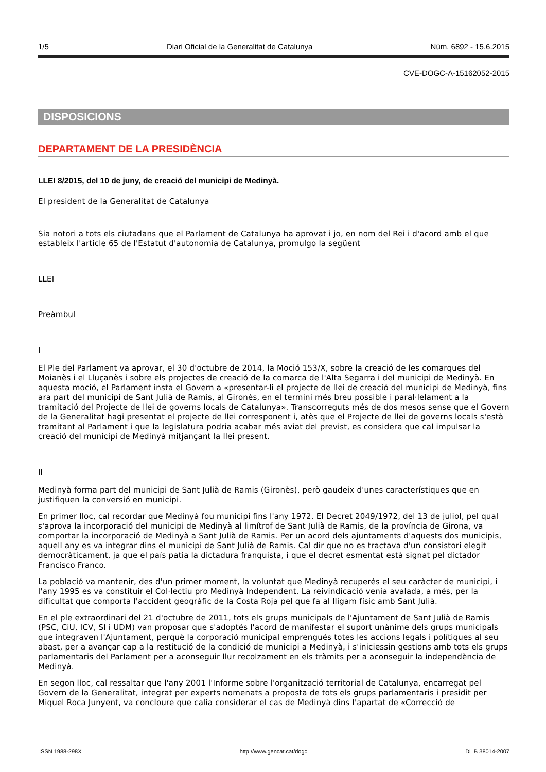1/5 Diari Oficial de la Generalitat de Catalunya Núm. 6892 - 15.6.2015
CVE-DOGC-A-15162052-2015
DISPOSICIONS
DEPARTAMENT DE LA PRESIDÈNCIA
LLEI 8/2015, del 10 de juny, de creació del municipi de Medinyà.
El president de la Generalitat de Catalunya
Sia notori a tots els ciutadans que el Parlament de Catalunya ha aprovat i jo, en nom del Rei i d'acord amb el que estableix l'article 65 de l'Estatut d'autonomia de Catalunya, promulgo la següent
LLEI
Preàmbul
I
El Ple del Parlament va aprovar, el 30 d'octubre de 2014, la Moció 153/X, sobre la creació de les comarques del Moianès i el Lluçanès i sobre els projectes de creació de la comarca de l'Alta Segarra i del municipi de Medinyà. En aquesta moció, el Parlament insta el Govern a «presentar-li el projecte de llei de creació del municipi de Medinyà, fins ara part del municipi de Sant Julià de Ramis, al Gironès, en el termini més breu possible i paral·lelament a la tramitació del Projecte de llei de governs locals de Catalunya». Transcorreguts més de dos mesos sense que el Govern de la Generalitat hagi presentat el projecte de llei corresponent i, atès que el Projecte de llei de governs locals s'està tramitant al Parlament i que la legislatura podria acabar més aviat del previst, es considera que cal impulsar la creació del municipi de Medinyà mitjançant la llei present.
II
Medinyà forma part del municipi de Sant Julià de Ramis (Gironès), però gaudeix d'unes característiques que en justifiquen la conversió en municipi.
En primer lloc, cal recordar que Medinyà fou municipi fins l'any 1972. El Decret 2049/1972, del 13 de juliol, pel qual s'aprova la incorporació del municipi de Medinyà al limítrof de Sant Julià de Ramis, de la província de Girona, va comportar la incorporació de Medinyà a Sant Julià de Ramis. Per un acord dels ajuntaments d'aquests dos municipis, aquell any es va integrar dins el municipi de Sant Julià de Ramis. Cal dir que no es tractava d'un consistori elegit democràticament, ja que el país patia la dictadura franquista, i que el decret esmentat està signat pel dictador Francisco Franco.
La població va mantenir, des d'un primer moment, la voluntat que Medinyà recuperés el seu caràcter de municipi, i l'any 1995 es va constituir el Col·lectiu pro Medinyà Independent. La reivindicació venia avalada, a més, per la dificultat que comporta l'accident geogràfic de la Costa Roja pel que fa al lligam físic amb Sant Julià.
En el ple extraordinari del 21 d'octubre de 2011, tots els grups municipals de l'Ajuntament de Sant Julià de Ramis (PSC, CiU, ICV, SI i UDM) van proposar que s'adoptés l'acord de manifestar el suport unànime dels grups municipals que integraven l'Ajuntament, perquè la corporació municipal emprengués totes les accions legals i polítiques al seu abast, per a avançar cap a la restitució de la condició de municipi a Medinyà, i s'iniciessin gestions amb tots els grups parlamentaris del Parlament per a aconseguir llur recolzament en els tràmits per a aconseguir la independència de Medinyà.
En segon lloc, cal ressaltar que l'any 2001 l'Informe sobre l'organització territorial de Catalunya, encarregat pel Govern de la Generalitat, integrat per experts nomenats a proposta de tots els grups parlamentaris i presidit per Miquel Roca Junyent, va concloure que calia considerar el cas de Medinyà dins l'apartat de «Correcció de
ISSN 1988-298X http://www.gencat.cat/dogc DL B 38014-2007